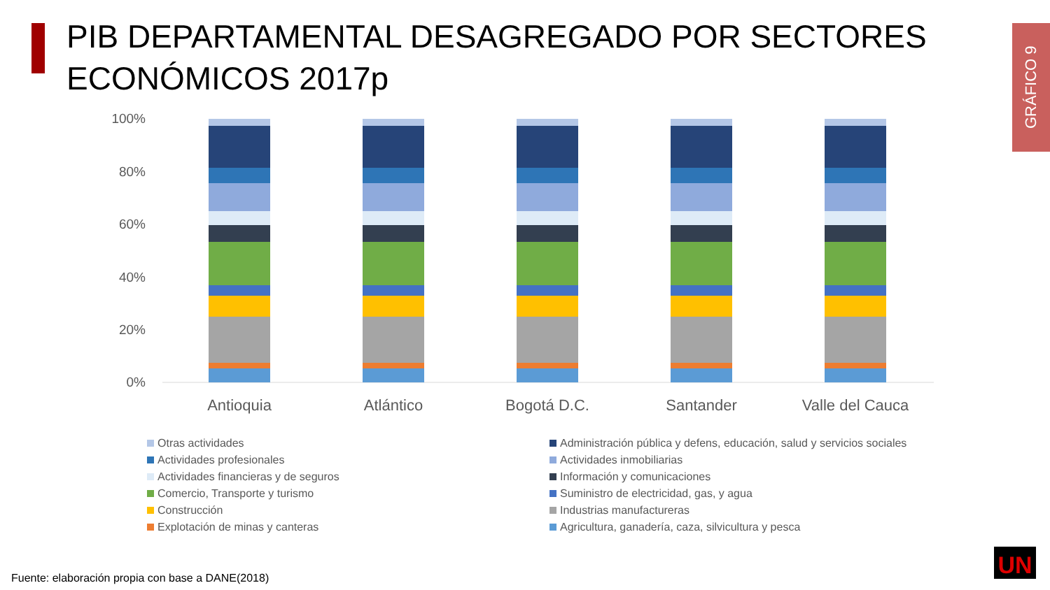PIB DEPARTAMENTAL DESAGREGADO POR SECTORES
ECONÓMICOS 2017p
GRÁFICO 9
100%
80%
60%
40%
20%
0%
Antioquia
Atlántico
Bogotá D.C.
Santander
Valle del Cauca
Otras actividades
Administración pública y defens, educación, salud y servicios sociales
Actividades profesionales
Actividades inmobiliarias
Actividades financieras y de seguros
Información y comunicaciones
Comercio, Transporte y turismo
Suministro de electricidad, gas, y agua
Construcción
Industrias manufactureras
Explotación de minas y canteras
Agricultura, ganadería, caza, silvicultura y pesca
UN
Fuente: elaboración propia con base a DANE(2018)